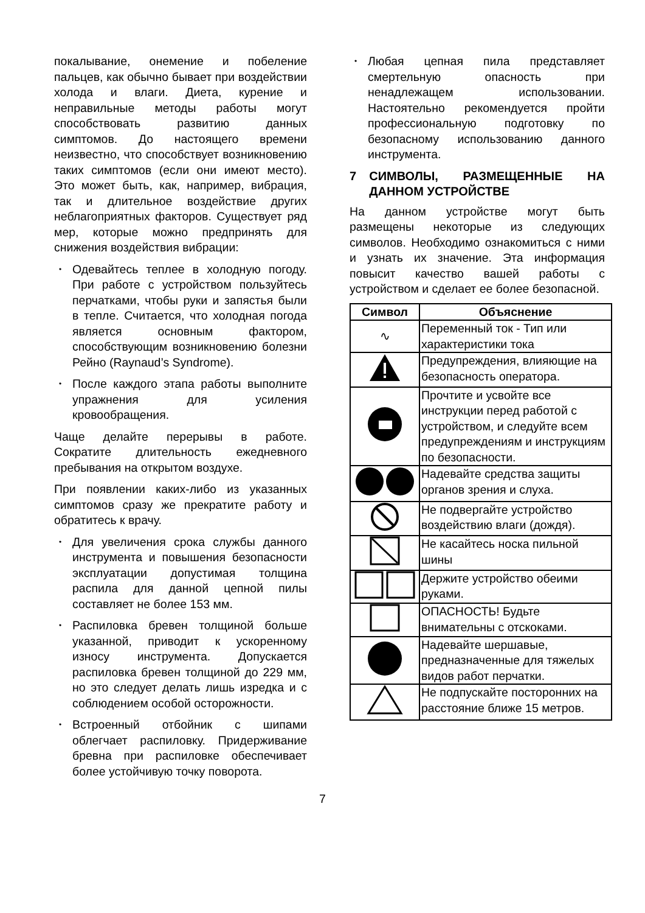покалывание, онемение и побеление пальцев, как обычно бывает при воздействии холода и влаги. Диета, курение и неправильные методы работы могут способствовать развитию данных симптомов. До настоящего времени неизвестно, что способствует возникновению таких симптомов (если они имеют место). Это может быть, как, например, вибрация, так и длительное воздействие других неблагоприятных факторов. Существует ряд мер, которые можно предпринять для снижения воздействия вибрации:
• Одевайтесь теплее в холодную погоду. При работе с устройством пользуйтесь перчатками, чтобы руки и запястья были в тепле. Считается, что холодная погода является основным фактором, способствующим возникновению болезни Рейно (Raynaud’s Syndrome).
• После каждого этапа работы выполните упражнения для усиления кровообращения.
Чаще делайте перерывы в работе. Сократите длительность ежедневного пребывания на открытом воздухе.
При появлении каких-либо из указанных симптомов сразу же прекратите работу и обратитесь к врачу.
• Для увеличения срока службы данного инструмента и повышения безопасности эксплуатации допустимая толщина распила для данной цепной пилы составляет не более 153 мм.
• Распиловка бревен толщиной больше указанной, приводит к ускоренному износу инструмента. Допускается распиловка бревен толщиной до 229 мм, но это следует делать лишь изредка и с соблюдением особой осторожности.
• Встроенный отбойник с шипами облегчает распиловку. Придерживание бревна при распиловке обеспечивает более устойчивую точку поворота.
• Любая цепная пила представляет смертельную опасность при ненадлежащем использовании. Настоятельно рекомендуется пройти профессиональную подготовку по безопасному использованию данного инструмента.
7 СИМВОЛЫ, РАЗМЕЩЕННЫЕ НА ДАННОМ УСТРОЙСТВЕ
На данном устройстве могут быть размещены некоторые из следующих символов. Необходимо ознакомиться с ними и узнать их значение. Эта информация повысит качество вашей работы с устройством и сделает ее более безопасной.
| Символ | Объяснение |
| --- | --- |
| ∿ | Переменный ток - Тип или характеристики тока |
| | Предупреждения, влияющие на безопасность оператора. |
| | Прочтите и усвойте все инструкции перед работой с устройством, и следуйте всем предупреждениям и инструкциям по безопасности. |
| | Надевайте средства защиты органов зрения и слуха. |
| | Не подвергайте устройство воздействию влаги (дождя). |
| | Не касайтесь носка пильной шины |
| | Держите устройство обеими руками. |
| | ОПАСНОСТЬ! Будьте внимательны с отскоками. |
| | Надевайте шершавые, предназначенные для тяжелых видов работ перчатки. |
| | Не подпускайте посторонних на расстояние ближе 15 метров. |
7